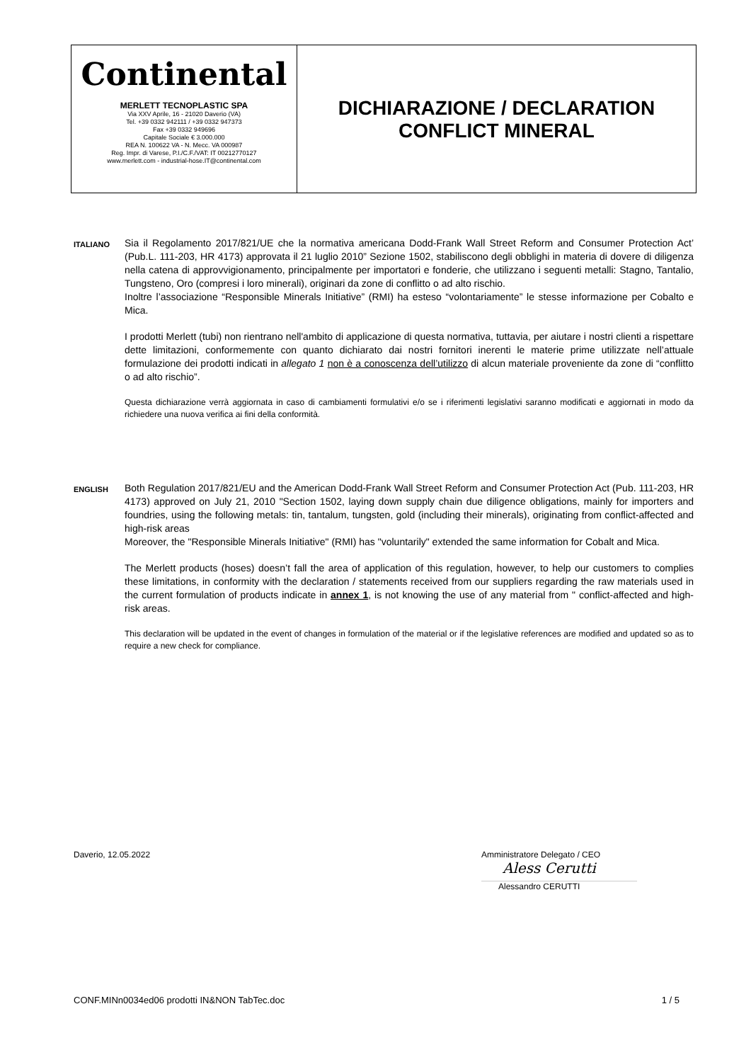| Continental MERLETT TECNOPLASTIC SPA Via XXV Aprile, 16 - 21020 Daverio (VA) Tel. +39 0332 942111 / +39 0332 947373 Fax +39 0332 949696 Capitale Sociale € 3.000.000 REA N. 100622 VA - N. Mecc. VA 000987 Reg. Impr. di Varese, P.I./C.F./VAT: IT 00212770127 www.merlett.com - industrial-hose.IT@continental.com | DICHIARAZIONE / DECLARATION CONFLICT MINERAL |
ITALIANO
Sia il Regolamento 2017/821/UE che la normativa americana Dodd-Frank Wall Street Reform and Consumer Protection Act’ (Pub.L. 111-203, HR 4173) approvata il 21 luglio 2010” Sezione 1502, stabiliscono degli obblighi in materia di dovere di diligenza nella catena di approvvigionamento, principalmente per importatori e fonderie, che utilizzano i seguenti metalli: Stagno, Tantalio, Tungsteno, Oro (compresi i loro minerali), originari da zone di conflitto o ad alto rischio.
Inoltre l’associazione “Responsible Minerals Initiative” (RMI) ha esteso “volontariamente” le stesse informazione per Cobalto e Mica.
I prodotti Merlett (tubi) non rientrano nell'ambito di applicazione di questa normativa, tuttavia, per aiutare i nostri clienti a rispettare dette limitazioni, conformemente con quanto dichiarato dai nostri fornitori inerenti le materie prime utilizzate nell’attuale formulazione dei prodotti indicati in allegato 1 non è a conoscenza dell’utilizzo di alcun materiale proveniente da zone di “conflitto o ad alto rischio”.
Questa dichiarazione verrà aggiornata in caso di cambiamenti formulativi e/o se i riferimenti legislativi saranno modificati e aggiornati in modo da richiedere una nuova verifica ai fini della conformità.
ENGLISH
Both Regulation 2017/821/EU and the American Dodd-Frank Wall Street Reform and Consumer Protection Act (Pub. 111-203, HR 4173) approved on July 21, 2010 "Section 1502, laying down supply chain due diligence obligations, mainly for importers and foundries, using the following metals: tin, tantalum, tungsten, gold (including their minerals), originating from conflict-affected and high-risk areas
Moreover, the "Responsible Minerals Initiative" (RMI) has "voluntarily" extended the same information for Cobalt and Mica.
The Merlett products (hoses) doesn’t fall the area of application of this regulation, however, to help our customers to complies these limitations, in conformity with the declaration / statements received from our suppliers regarding the raw materials used in the current formulation of products indicate in annex 1, is not knowing the use of any material from " conflict-affected and high-risk areas.
This declaration will be updated in the event of changes in formulation of the material or if the legislative references are modified and updated so as to require a new check for compliance.
Daverio, 12.05.2022
Amministratore Delegato / CEO
Aless Cerutti
Alessandro CERUTTI
CONF.MINn0034ed06 prodotti IN&NON TabTec.doc 1 / 5